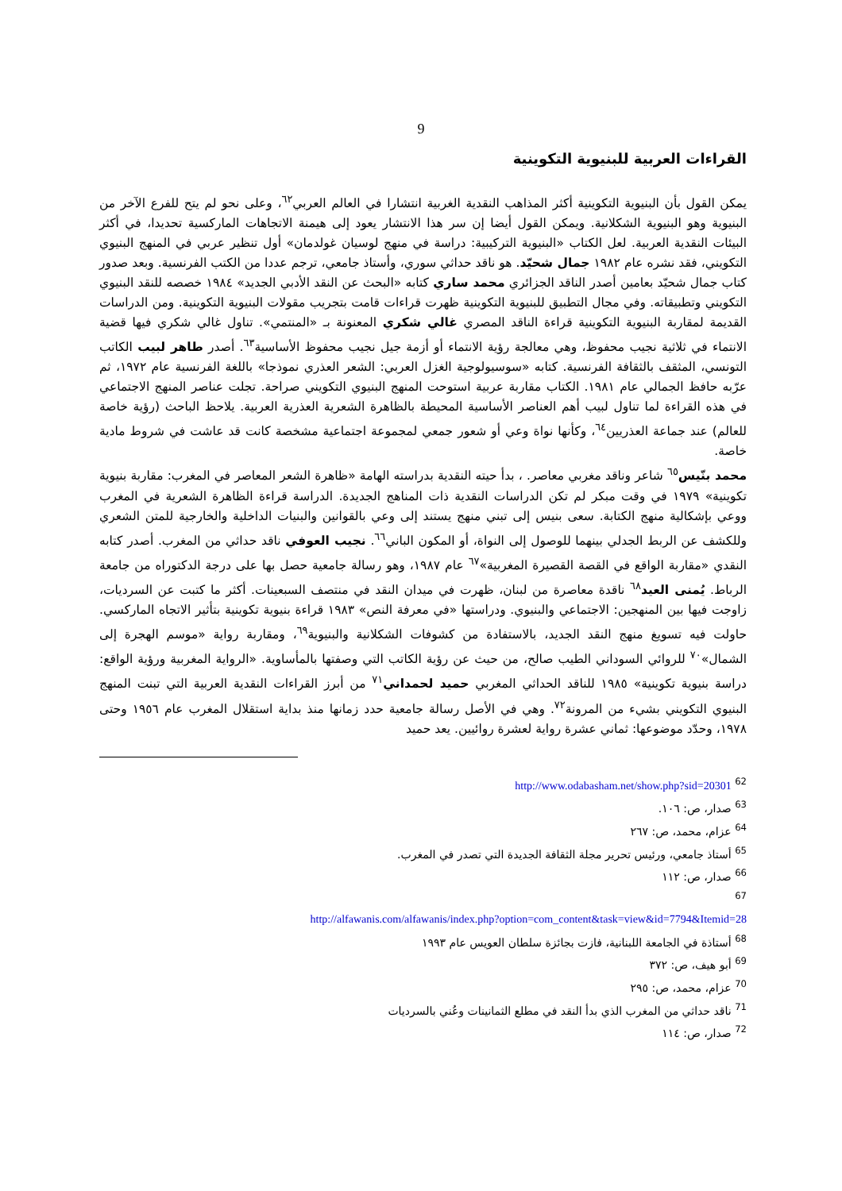9
القراءات العربية للبنيوية التكوينية
يمكن القول بأن البنيوية التكوينية أكثر المذاهب النقدية الغربية انتشارا في العالم العربي<sup>٦٢</sup>، وعلى نحو لم يتح للفرع الآخر من البنيوية وهو البنيوية الشكلانية. ويمكن القول أيضا إن سر هذا الانتشار يعود إلى هيمنة الاتجاهات الماركسية تحديدا، في أكثر البيئات النقدية العربية. لعل الكتاب «البنيوية التركيبية: دراسة في منهج لوسيان غولدمان» أول تنظير عربي في المنهج البنيوي التكويني، فقد نشره عام ١٩٨٢ جمال شحيّد. هو ناقد حداثي سوري، وأستاذ جامعي، ترجم عددا من الكتب الفرنسية. وبعد صدور كتاب جمال شحيّد بعامين أصدر الناقد الجزائري محمد ساري كتابه «البحث عن النقد الأدبي الجديد» ١٩٨٤ خصصه للنقد البنيوي التكويني وتطبيقاته. وفي مجال التطبيق للبنيوية التكوينية ظهرت قراءات قامت بتجريب مقولات البنيوية التكوينية. ومن الدراسات القديمة لمقاربة البنيوية التكوينية قراءة الناقد المصري غالي شكري المعنونة بـ «المنتمي». تناول غالي شكري فيها قضية الانتماء في ثلاثية نجيب محفوظ، وهي معالجة رؤية الانتماء أو أزمة جيل نجيب محفوظ الأساسية<sup>٦٣</sup>. أصدر طاهر لبيب الكاتب التونسي، المثقف بالثقافة الفرنسية. كتابه «سوسيولوجية الغزل العربي: الشعر العذري نموذجا» باللغة الفرنسية عام ١٩٧٢، ثم عرّبه حافظ الجمالي عام ١٩٨١. الكتاب مقاربة عربية استوحت المنهج البنيوي التكويني صراحة. تجلت عناصر المنهج الاجتماعي في هذه القراءة لما تناول لبيب أهم العناصر الأساسية المحيطة بالظاهرة الشعرية العذرية العربية. يلاحظ الباحث (رؤية خاصة للعالم) عند جماعة العذريين<sup>٦٤</sup>، وكأنها نواة وعي أو شعور جمعي لمجموعة اجتماعية مشخصة كانت قد عاشت في شروط مادية خاصة.
محمد بنّيس<sup>٦٥</sup> شاعر وناقد مغربي معاصر. ، بدأ حيته النقدية بدراسته الهامة «ظاهرة الشعر المعاصر في المغرب: مقاربة بنيوية تكوينية» ١٩٧٩ في وقت مبكر لم تكن الدراسات النقدية ذات المناهج الجديدة. الدراسة قراءة الظاهرة الشعرية في المغرب ووعي بإشكالية منهج الكتابة. سعى بنيس إلى تبني منهج يستند إلى وعي بالقوانين والبنيات الداخلية والخارجية للمتن الشعري وللكشف عن الربط الجدلي بينهما للوصول إلى النواة، أو المكون الباني<sup>٦٦</sup>. نجيب العوفي ناقد حداثي من المغرب. أصدر كتابه النقدي «مقاربة الواقع في القصة القصيرة المغربية»<sup>٦٧</sup> عام ١٩٨٧، وهو رسالة جامعية حصل بها على درجة الدكتوراه من جامعة الرباط. يُمنى العيد<sup>٦٨</sup> ناقدة معاصرة من لبنان، ظهرت في ميدان النقد في منتصف السبعينات. أكثر ما كتبت عن السرديات، زاوجت فيها بين المنهجين: الاجتماعي والبنيوي. ودراستها «في معرفة النص» ١٩٨٣ قراءة بنيوية تكوينية بتأثير الاتجاه الماركسي. حاولت فيه تسويغ منهج النقد الجديد، بالاستفادة من كشوفات الشكلانية والبنيوية<sup>٦٩</sup>، ومقاربة رواية «موسم الهجرة إلى الشمال»<sup>٧٠</sup> للروائي السوداني الطيب صالح، من حيث عن رؤية الكاتب التي وصفتها بالمأساوية. «الرواية المغربية ورؤية الواقع: دراسة بنيوية تكوينية» ١٩٨٥ للناقد الحداثي المغربي حميد لحمداني<sup>٧١</sup> من أبرز القراءات النقدية العربية التي تبنت المنهج البنيوي التكويني بشيء من المرونة<sup>٧٢</sup>. وهي في الأصل رسالة جامعية حدد زمانها منذ بداية استقلال المغرب عام ١٩٥٦ وحتى ١٩٧٨، وحدّد موضوعها: ثماني عشرة رواية لعشرة روائيين. يعد حميد
<sup>62</sup> http://www.odabasham.net/show.php?sid=20301
<sup>63</sup> صدار، ص: ١٠٦.
<sup>64</sup> عزام، محمد، ص: ٢٦٧
<sup>65</sup> أستاذ جامعي، ورئيس تحرير مجلة الثقافة الجديدة التي تصدر في المغرب.
<sup>66</sup> صدار، ص: ١١٢
<sup>67</sup>
http://alfawanis.com/alfawanis/index.php?option=com_content&task=view&id=7794&Itemid=28
<sup>68</sup> أستاذة في الجامعة اللبنانية، فازت بجائزة سلطان العويس عام ١٩٩٣
<sup>69</sup> أبو هيف، ص: ٣٧٢
<sup>70</sup> عزام، محمد، ص: ٢٩٥
<sup>71</sup> ناقد حداثي من المغرب الذي بدأ النقد في مطلع الثمانينات وعُني بالسرديات
<sup>72</sup> صدار، ص: ١١٤